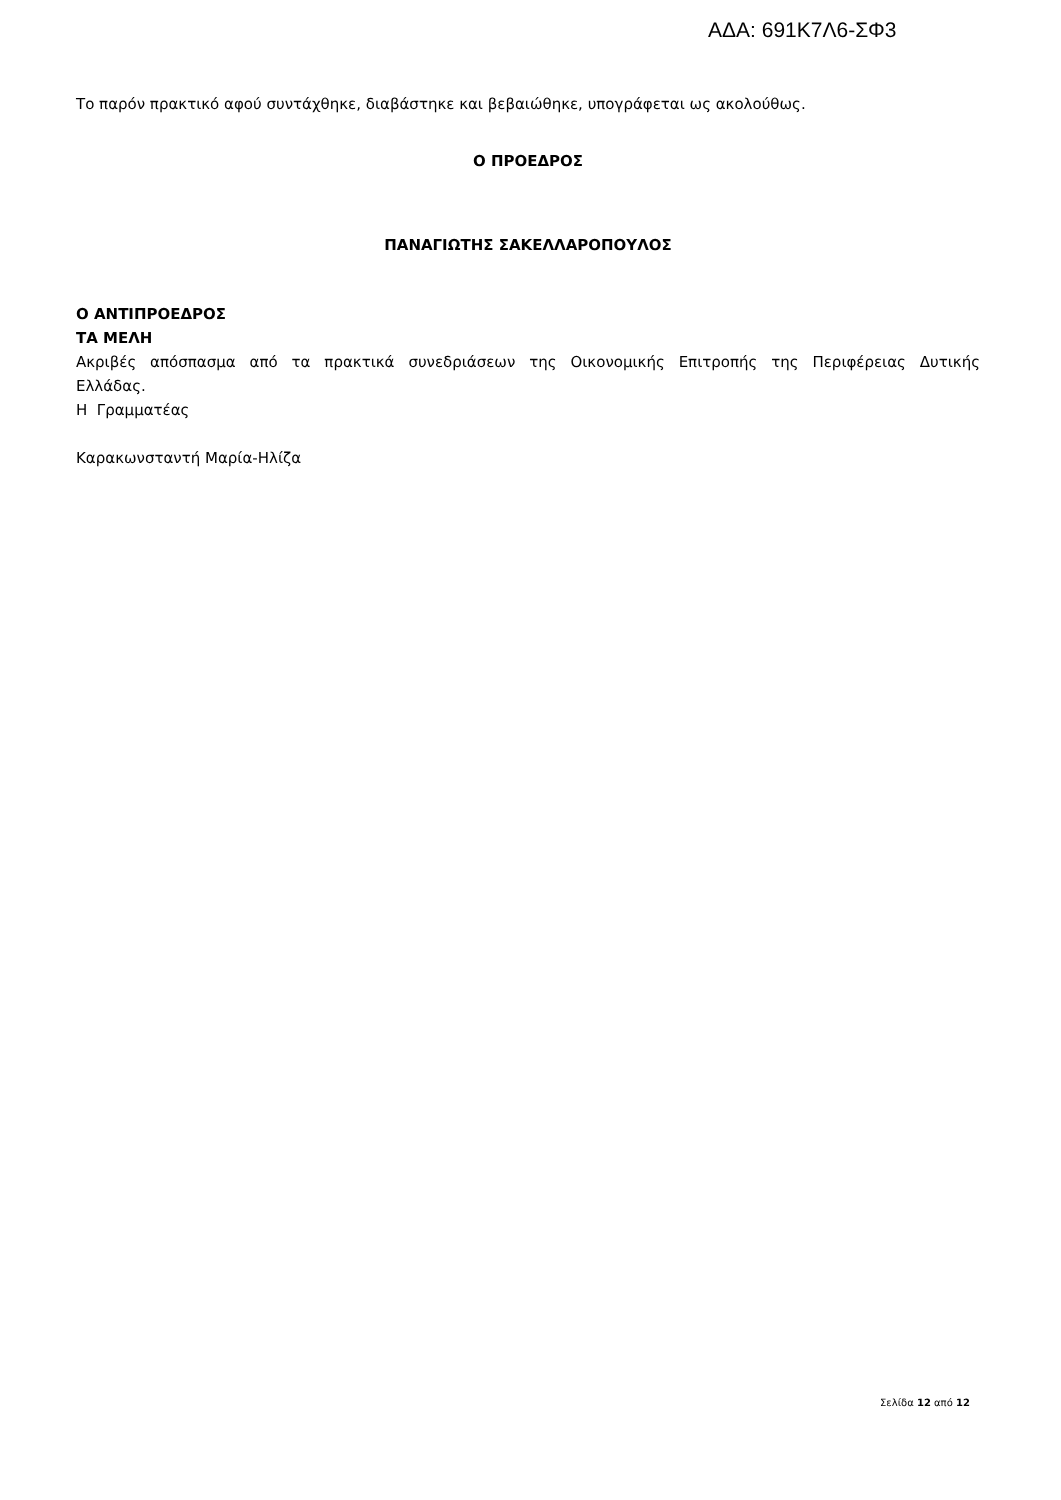ΑΔΑ: 691Κ7Λ6-ΣΦ3
Το παρόν πρακτικό αφού συντάχθηκε, διαβάστηκε και βεβαιώθηκε, υπογράφεται ως ακολούθως.
Ο ΠΡΟΕΔΡΟΣ
ΠΑΝΑΓΙΩΤΗΣ ΣΑΚΕΛΛΑΡΟΠΟΥΛΟΣ
Ο ΑΝΤΙΠΡΟΕΔΡΟΣ
ΤΑ ΜΕΛΗ
Ακριβές απόσπασμα από τα πρακτικά συνεδριάσεων της Οικονομικής Επιτροπής της Περιφέρειας Δυτικής Ελλάδας.
Η Γραμματέας
Καρακωνσταντή Μαρία-Ηλίζα
Σελίδα 12 από 12